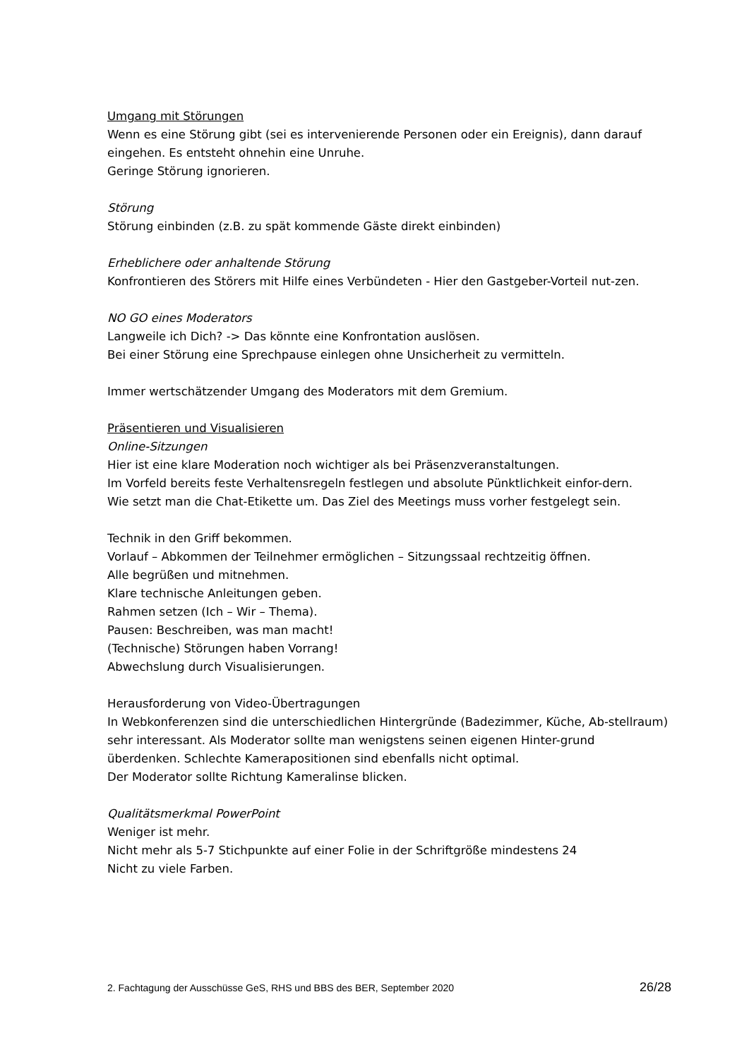Umgang mit Störungen
Wenn es eine Störung gibt (sei es intervenierende Personen oder ein Ereignis), dann darauf eingehen. Es entsteht ohnehin eine Unruhe.
Geringe Störung ignorieren.
Störung
Störung einbinden (z.B. zu spät kommende Gäste direkt einbinden)
Erheblichere oder anhaltende Störung
Konfrontieren des Störers mit Hilfe eines Verbündeten - Hier den Gastgeber-Vorteil nut-zen.
NO GO eines Moderators
Langweile ich Dich? -> Das könnte eine Konfrontation auslösen.
Bei einer Störung eine Sprechpause einlegen ohne Unsicherheit zu vermitteln.
Immer wertschätzender Umgang des Moderators mit dem Gremium.
Präsentieren und Visualisieren
Online-Sitzungen
Hier ist eine klare Moderation noch wichtiger als bei Präsenzveranstaltungen.
Im Vorfeld bereits feste Verhaltensregeln festlegen und absolute Pünktlichkeit einfor-dern.
Wie setzt man die Chat-Etikette um. Das Ziel des Meetings muss vorher festgelegt sein.
Technik in den Griff bekommen.
Vorlauf – Abkommen der Teilnehmer ermöglichen – Sitzungssaal rechtzeitig öffnen.
Alle begrüßen und mitnehmen.
Klare technische Anleitungen geben.
Rahmen setzen (Ich – Wir – Thema).
Pausen: Beschreiben, was man macht!
(Technische) Störungen haben Vorrang!
Abwechslung durch Visualisierungen.
Herausforderung von Video-Übertragungen
In Webkonferenzen sind die unterschiedlichen Hintergründe (Badezimmer, Küche, Ab-stellraum) sehr interessant. Als Moderator sollte man wenigstens seinen eigenen Hinter-grund überdenken. Schlechte Kamerapositionen sind ebenfalls nicht optimal.
Der Moderator sollte Richtung Kameralinse blicken.
Qualitätsmerkmal PowerPoint
Weniger ist mehr.
Nicht mehr als 5-7 Stichpunkte auf einer Folie in der Schriftgröße mindestens 24
Nicht zu viele Farben.
2. Fachtagung der Ausschüsse GeS, RHS und BBS des BER, September 2020 26/28